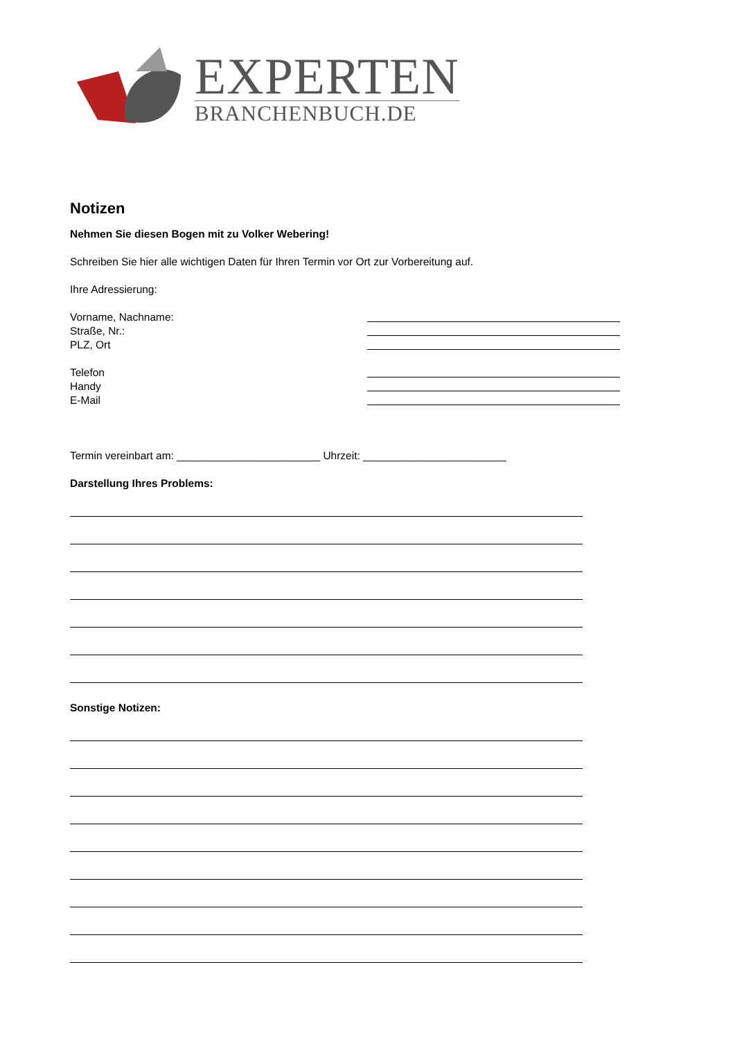EXPERTEN
BRANCHENBUCH.DE
Notizen
Nehmen Sie diesen Bogen mit zu Volker Webering!
Schreiben Sie hier alle wichtigen Daten für Ihren Termin vor Ort zur Vorbereitung auf.
Ihre Adressierung:
Vorname, Nachname:
Straße, Nr.:
PLZ, Ort
Telefon
Handy
E-Mail
Termin vereinbart am: ________________________ Uhrzeit: ________________________
Darstellung Ihres Problems:
Sonstige Notizen: